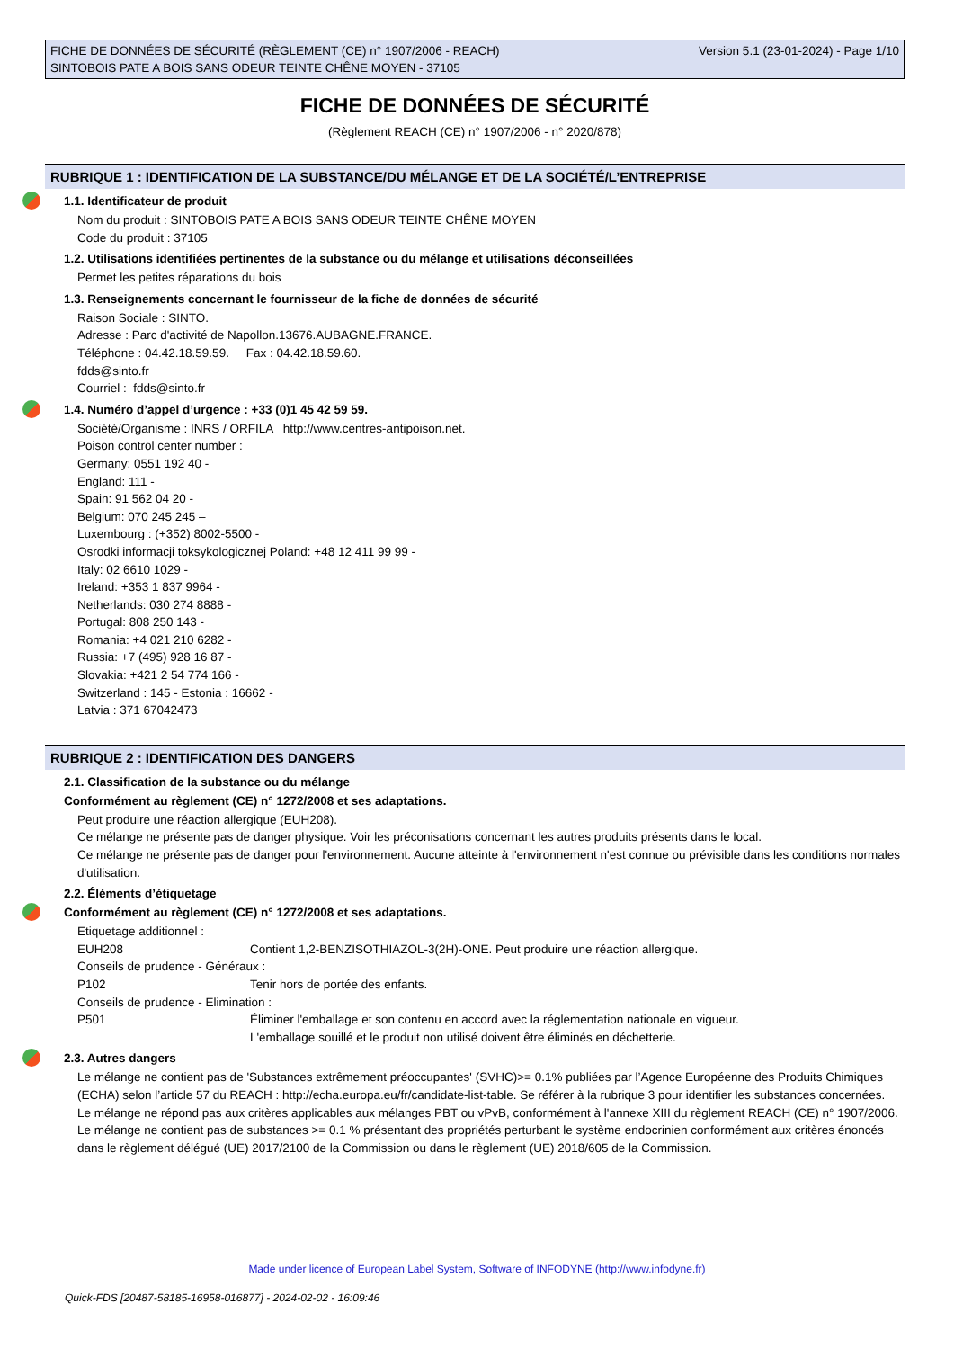Version 5.1 (23-01-2024) - Page 1/10 FICHE DE DONNÉES DE SÉCURITÉ (RÈGLEMENT (CE) n° 1907/2006 - REACH)
SINTOBOIS PATE A BOIS SANS ODEUR TEINTE CHÊNE MOYEN - 37105
FICHE DE DONNÉES DE SÉCURITÉ
(Règlement REACH (CE) n° 1907/2006 - n° 2020/878)
RUBRIQUE 1 : IDENTIFICATION DE LA SUBSTANCE/DU MÉLANGE ET DE LA SOCIÉTÉ/L’ENTREPRISE
1.1. Identificateur de produit
Nom du produit : SINTOBOIS PATE A BOIS SANS ODEUR TEINTE CHÊNE MOYEN
Code du produit : 37105
1.2. Utilisations identifiées pertinentes de la substance ou du mélange et utilisations déconseillées
Permet les petites réparations du bois
1.3. Renseignements concernant le fournisseur de la fiche de données de sécurité
Raison Sociale : SINTO.
Adresse : Parc d'activité de Napollon.13676.AUBAGNE.FRANCE.
Téléphone : 04.42.18.59.59. Fax : 04.42.18.59.60.
fdds@sinto.fr
Courriel : fdds@sinto.fr
1.4. Numéro d’appel d’urgence : +33 (0)1 45 42 59 59.
Société/Organisme : INRS / ORFILA http://www.centres-antipoison.net.
Poison control center number :
Germany: 0551 192 40 -
England: 111 -
Spain: 91 562 04 20 -
Belgium: 070 245 245 –
Luxembourg : (+352) 8002-5500 -
Osrodki informacji toksykologicznej Poland: +48 12 411 99 99 -
Italy: 02 6610 1029 -
Ireland: +353 1 837 9964 -
Netherlands: 030 274 8888 -
Portugal: 808 250 143 -
Romania: +4 021 210 6282 -
Russia: +7 (495) 928 16 87 -
Slovakia: +421 2 54 774 166 -
Switzerland : 145 - Estonia : 16662 -
Latvia : 371 67042473
RUBRIQUE 2 : IDENTIFICATION DES DANGERS
2.1. Classification de la substance ou du mélange
Conformément au règlement (CE) n° 1272/2008 et ses adaptations.
Peut produire une réaction allergique (EUH208).
Ce mélange ne présente pas de danger physique. Voir les préconisations concernant les autres produits présents dans le local.
Ce mélange ne présente pas de danger pour l'environnement. Aucune atteinte à l'environnement n'est connue ou prévisible dans les conditions normales d'utilisation.
2.2. Éléments d’étiquetage
Conformément au règlement (CE) n° 1272/2008 et ses adaptations.
Etiquetage additionnel :
EUH208 Contient 1,2-BENZISOTHIAZOL-3(2H)-ONE. Peut produire une réaction allergique.
Conseils de prudence - Généraux :
P102 Tenir hors de portée des enfants.
Conseils de prudence - Elimination :
P501 Éliminer l'emballage et son contenu en accord avec la réglementation nationale en vigueur.
L'emballage souillé et le produit non utilisé doivent être éliminés en déchetterie.
2.3. Autres dangers
Le mélange ne contient pas de 'Substances extrêmement préoccupantes' (SVHC)>= 0.1% publiées par l’Agence Européenne des Produits Chimiques (ECHA) selon l’article 57 du REACH : http://echa.europa.eu/fr/candidate-list-table. Se référer à la rubrique 3 pour identifier les substances concernées.
Le mélange ne répond pas aux critères applicables aux mélanges PBT ou vPvB, conformément à l'annexe XIII du règlement REACH (CE) n° 1907/2006.
Le mélange ne contient pas de substances >= 0.1 % présentant des propriétés perturbant le système endocrinien conformément aux critères énoncés dans le règlement délégué (UE) 2017/2100 de la Commission ou dans le règlement (UE) 2018/605 de la Commission.
Made under licence of European Label System, Software of INFODYNE (http://www.infodyne.fr)
Quick-FDS [20487-58185-16958-016877] - 2024-02-02 - 16:09:46